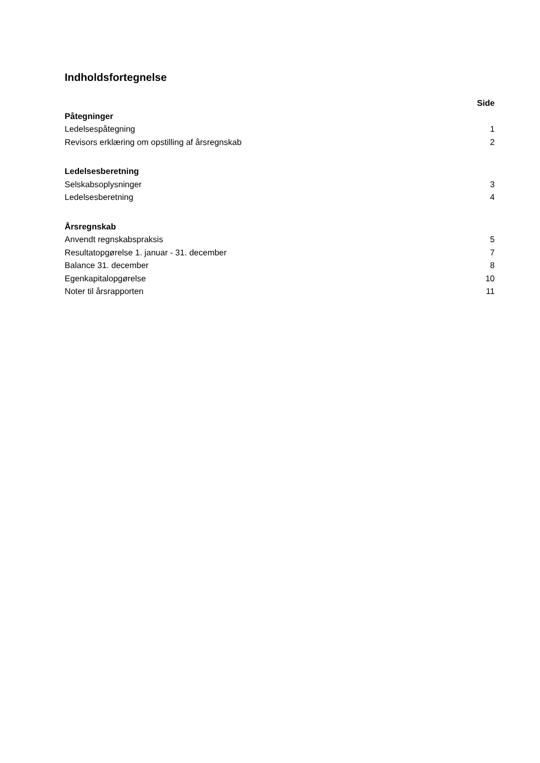Indholdsfortegnelse
| | Side |
| --- | --- |
| Påtegninger | |
| Ledelsespåtegning | 1 |
| Revisors erklæring om opstilling af årsregnskab | 2 |
| Ledelsesberetning | |
| Selskabsoplysninger | 3 |
| Ledelsesberetning | 4 |
| Årsregnskab | |
| Anvendt regnskabspraksis | 5 |
| Resultatopgørelse 1. januar - 31. december | 7 |
| Balance 31. december | 8 |
| Egenkapitalopgørelse | 10 |
| Noter til årsrapporten | 11 |